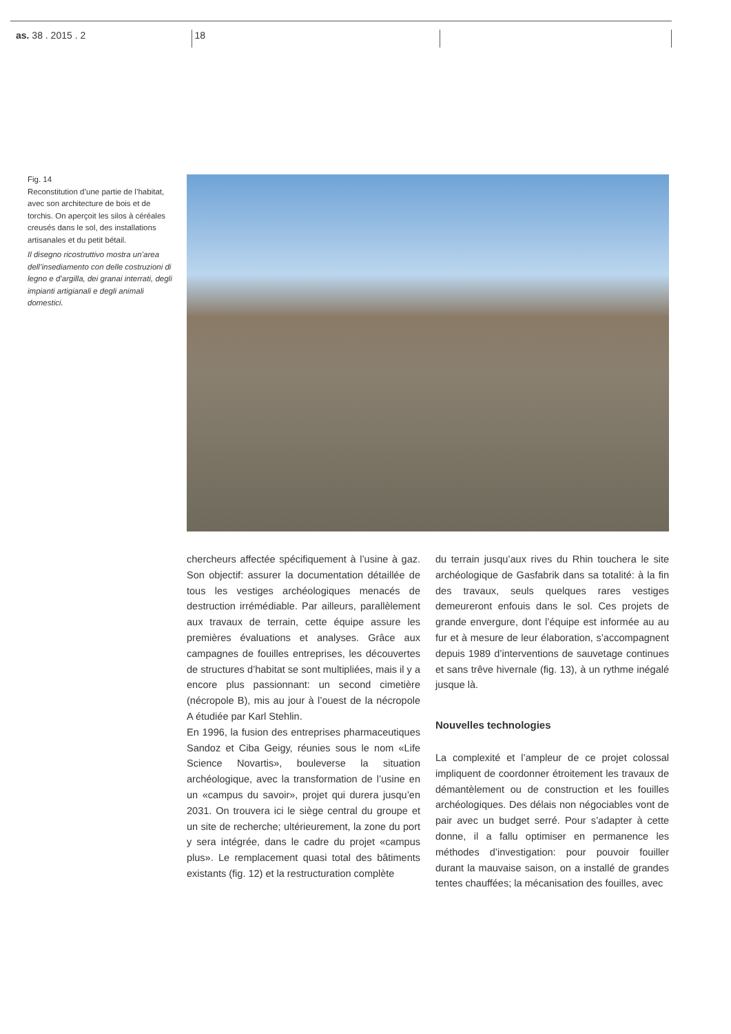as. 38 . 2015 . 2 18
Fig. 14
Reconstitution d’une partie de l’habitat, avec son architecture de bois et de torchis. On aperçoit les silos à céréales creusés dans le sol, des installations artisanales et du petit bétail.
Il disegno ricostruttivo mostra un’area dell’insediamento con delle costruzioni di legno e d’argilla, dei granai interrati, degli impianti artigianali e degli animali domestici.
chercheurs affectée spécifiquement à l’usine à gaz. Son objectif: assurer la documentation détaillée de tous les vestiges archéologiques menacés de destruction irrémédiable. Par ailleurs, parallèlement aux travaux de terrain, cette équipe assure les premières évaluations et analyses. Grâce aux campagnes de fouilles entreprises, les découvertes de structures d’habitat se sont multipliées, mais il y a encore plus passionnant: un second cimetière (nécropole B), mis au jour à l’ouest de la nécropole A étudiée par Karl Stehlin.
En 1996, la fusion des entreprises pharmaceutiques Sandoz et Ciba Geigy, réunies sous le nom «Life Science Novartis», bouleverse la situation archéologique, avec la transformation de l’usine en un «campus du savoir», projet qui durera jusqu’en 2031. On trouvera ici le siège central du groupe et un site de recherche; ultérieurement, la zone du port y sera intégrée, dans le cadre du projet «campus plus». Le remplacement quasi total des bâtiments existants (fig. 12) et la restructuration complète
du terrain jusqu’aux rives du Rhin touchera le site archéologique de Gasfabrik dans sa totalité: à la fin des travaux, seuls quelques rares vestiges demeureront enfouis dans le sol. Ces projets de grande envergure, dont l’équipe est informée au au fur et à mesure de leur élaboration, s’accompagnent depuis 1989 d’interventions de sauvetage continues et sans trêve hivernale (fig. 13), à un rythme inégalé jusque là.
Nouvelles technologies
La complexité et l’ampleur de ce projet colossal impliquent de coordonner étroitement les travaux de démantèlement ou de construction et les fouilles archéologiques. Des délais non négociables vont de pair avec un budget serré. Pour s’adapter à cette donne, il a fallu optimiser en permanence les méthodes d’investigation: pour pouvoir fouiller durant la mauvaise saison, on a installé de grandes tentes chauffées; la mécanisation des fouilles, avec